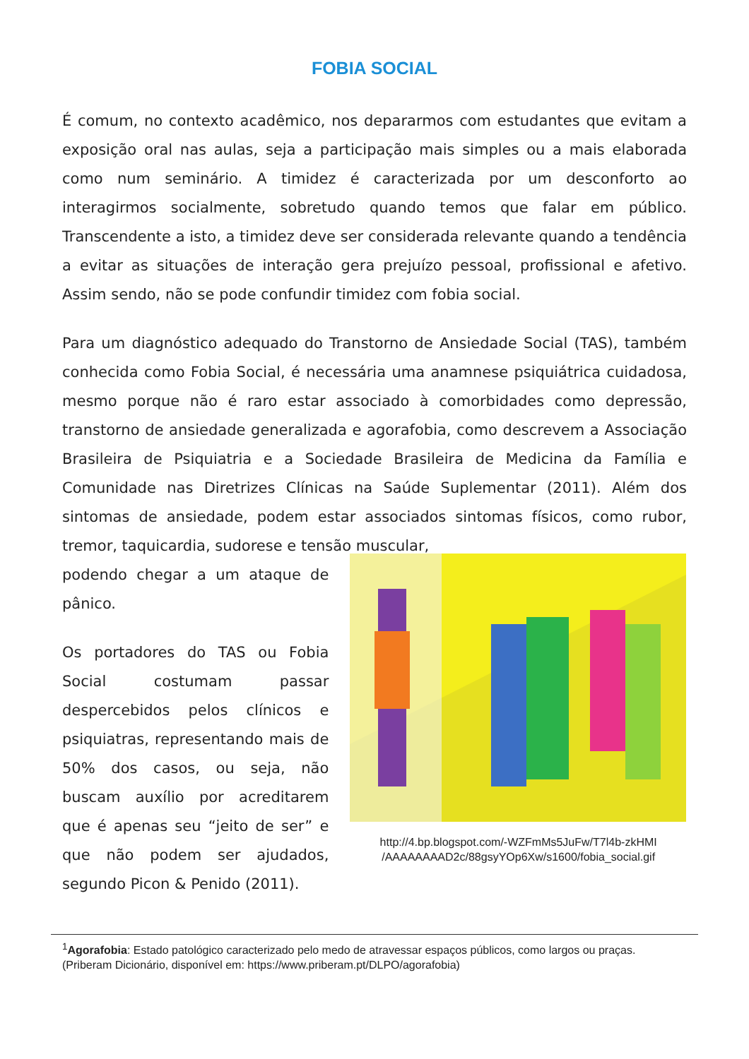FOBIA SOCIAL
É comum, no contexto acadêmico, nos depararmos com estudantes que evitam a exposição oral nas aulas, seja a participação mais simples ou a mais elaborada como num seminário. A timidez é caracterizada por um desconforto ao interagirmos socialmente, sobretudo quando temos que falar em público. Transcendente a isto, a timidez deve ser considerada relevante quando a tendência a evitar as situações de interação gera prejuízo pessoal, profissional e afetivo. Assim sendo, não se pode confundir timidez com fobia social.
Para um diagnóstico adequado do Transtorno de Ansiedade Social (TAS), também conhecida como Fobia Social, é necessária uma anamnese psiquiátrica cuidadosa, mesmo porque não é raro estar associado à comorbidades como depressão, transtorno de ansiedade generalizada e agorafobia, como descrevem a Associação Brasileira de Psiquiatria e a Sociedade Brasileira de Medicina da Família e Comunidade nas Diretrizes Clínicas na Saúde Suplementar (2011). Além dos sintomas de ansiedade, podem estar associados sintomas físicos, como rubor, tremor, taquicardia, sudorese e tensão muscular,
podendo chegar a um ataque de pânico.
Os portadores do TAS ou Fobia Social costumam passar despercebidos pelos clínicos e psiquiatras, representando mais de 50% dos casos, ou seja, não buscam auxílio por acreditarem que é apenas seu “jeito de ser” e que não podem ser ajudados, segundo Picon & Penido (2011).
http://4.bp.blogspot.com/-WZFmMs5JuFw/T7l4b-zkHMI
/AAAAAAAAD2c/88gsyYOp6Xw/s1600/fobia_social.gif
<sup>1</sup> Agorafobia: Estado patológico caracterizado pelo medo de atravessar espaços públicos, como largos ou praças. (Priberam Dicionário, disponível em: https://www.priberam.pt/DLPO/agorafobia)